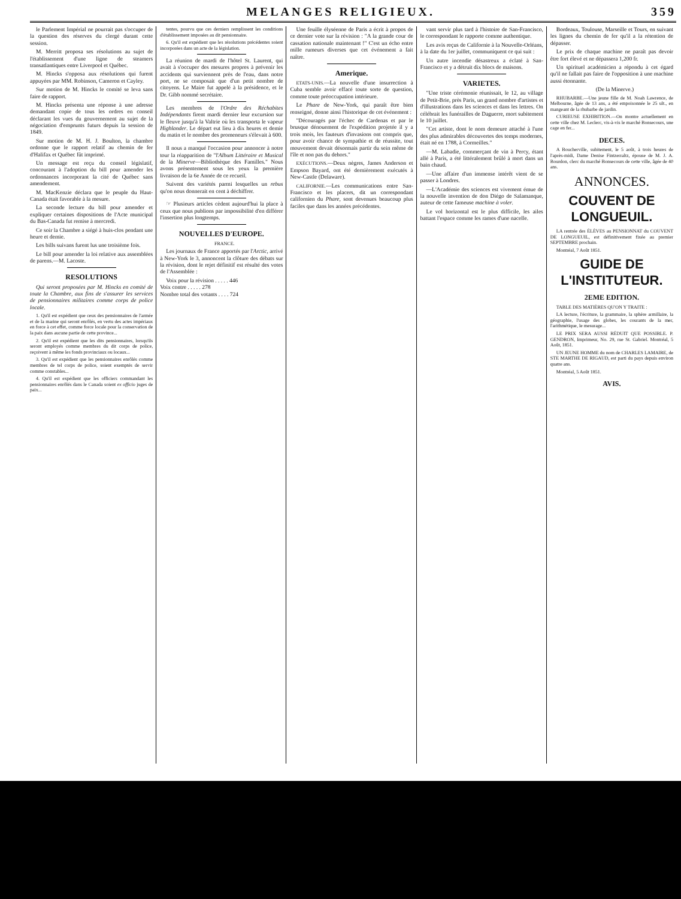MELANGES RELIGIEUX. 359
le Parlement Impérial ne pourrait pas s'occuper de la question des réserves du clergé durant cette session.
M. Merritt proposa ses résolutions au sujet de l'établissement d'une ligne de steamers transatlantiques entre Liverpool et Québec.
M. Hincks s'opposa aux résolutions qui furent appuyées par MM. Robinson, Cameron et Cayley.
Sur motion de M. Hincks le comité se leva sans faire de rapport.
M. Hincks présenta une réponse à une adresse demandant copie de tous les ordres en conseil déclarant les vues du gouvernement au sujet de la négociation d'emprunts futurs depuis la session de 1849.
Sur motion de M. H. J. Boulton, la chambre ordonne que le rapport relatif au chemin de fer d'Halifax et Québec fût imprimé.
Un message est reçu du conseil législatif, concourant à l'adoption du bill pour amender les ordonnances incorporant la cité de Québec sans amendement.
M. MacKenzie déclara que le peuple du Haut-Canada était favorable à la mesure.
La seconde lecture du bill pour amender et expliquer certaines dispositions de l'Acte municipal du Bas-Canada fut remise à mercredi.
Ce soir la Chambre a siégé à huis-clos pendant une heure et demie.
Les bills suivans furent lus une troisième fois.
Le bill pour amender la loi relative aux assemblées de parens.—M. Lacoste.
RESOLUTIONS
Qui seront proposées par M. Hincks en comité de toute la Chambre, aux fins de s'assurer les services de pensionnaires militaires comme corps de police locale.
1. Qu'il est expédient que ceux des pensionnaires de l'armée et de la marine qui seront enrôlés, en vertu des actes impériaux en force à cet effet, comme force locale pour la conservation de la paix dans aucune partie de cette province...
2. Qu'il est expédient que les dits pensionnaires, lorsqu'ils seront employés comme membres du dit corps de police, reçoivent à même les fonds provinciaux ou locaux...
3. Qu'il est expédient que les pensionnaires enrôlés comme membres de tel corps de police, soient exemptés de servir comme constables...
4. Qu'il est expédient que les officiers commandant les pensionnaires enrôlés dans le Canada soient ex officio juges de paix...
tentes, pourvu que ces derniers remplissent les conditions d'établissement imposées au dit pensionnaire.
6. Qu'il est expédient que les résolutions précédentes soient incorporées dans un acte de la législation.
La réunion de mardi de l'hôtel St. Laurent, qui avait à s'occuper des mesures propres à prévenir les accidents qui surviennent près de l'eau, dans notre port, ne se composait que d'un petit nombre de citoyens. Le Maire fut appelé à la présidence, et le Dr. Gibb nommé secrétaire.
Les membres de l'Ordre des Réchabites Indépendants firent mardi dernier leur excursion sur le fleuve jusqu'à la Valtrie où les transporta le vapeur Highlander. Le départ eut lieu à dix heures et demie du matin et le nombre des promeneurs s'élevait à 600.
Il nous a manqué l'occasion pour annoncer à notre tour la réapparition de "l'Album Littéraire et Musical de la Minerve—Bibliothèque des Familles." Nous avons présentement sous les yeux la première livraison de la 6e Année de ce recueil.
Suivent des variétés parmi lesquelles un rebus qu'on nous donnerait en cent à déchiffrer.
☞ Plusieurs articles cèdent aujourd'hui la place à ceux que nous publions par impossibilité d'en différer l'insertion plus longtemps.
NOUVELLES D'EUROPE.
FRANCE.
Les journaux de France apportés par l'Arctic, arrivé à New-York le 3, annoncent la clôture des débats sur la révision, dont le rejet définitif est résulté des votes de l'Assemblée :
Voix pour la révision . . . . . 446
Voix contre . . . . . 278
Nombre total des votants . . . . 724
Une feuille élyséenne de Paris a écrit à propos de ce dernier vote sur la révision : "A la grande cour de cassation nationale maintenant !" C'est un écho entre mille rumeurs diverses que cet événement a fait naître.
Amerique.
ETATS-UNIS.—La nouvelle d'une insurrection à Cuba semble avoir effacé toute sorte de question, comme toute préoccupation intérieure.
Le Phare de New-York, qui paraît être bien renseigné, donne ainsi l'historique de cet événement :
"Découragés par l'échec de Cardenas et par le brusque dénouement de l'expédition projetée il y a trois mois, les fauteurs d'invasions ont compris que, pour avoir chance de sympathie et de réussite, tout mouvement devait désormais partir du sein même de l'île et non pas du dehors."
EXÉCUTIONS.—Deux nègres, James Anderson et Empson Bayard, ont été dernièrement exécutés à New-Castle (Delaware).
CALIFORNIE.—Les communications entre San-Francisco et les placers, dit un correspondant californien du Phare, sont devenues beaucoup plus faciles que dans les années précédentes.
vant servir plus tard à l'histoire de San-Francisco, le correspondant le rapporte comme authentique.
Les avis reçus de Californie à la Nouvelle-Orléans, à la date du 1er juillet, communiquent ce qui suit :
Un autre incendie désastreux a éclaté à San-Francisco et y a détruit dix blocs de maisons.
VARIETES.
"Une triste cérémonie réunissait, le 12, au village de Petit-Brie, près Paris, un grand nombre d'artistes et d'illustrations dans les sciences et dans les lettres. On célébrait les funérailles de Daguerre, mort subitement le 10 juillet.
"Cet artiste, dont le nom demeure attaché à l'une des plus admirables découvertes des temps modernes, était né en 1788, à Cormeilles."
—M. Labadie, commerçant de vin à Percy, étant allé à Paris, a été littéralement brûlé à mort dans un bain chaud.
—Une affaire d'un immense intérêt vient de se passer à Londres.
—L'Académie des sciences est vivement émue de la nouvelle invention de don Diégo de Salamanque, auteur de cette fameuse machine à voler.
Le vol horizontal est le plus difficile, les ailes battant l'espace comme les rames d'une nacelle.
Bordeaux, Toulouse, Marseille et Tours, en suivant les lignes du chemin de fer qu'il a la rétention de dépasser.
Le prix de chaque machine ne paraît pas devoir être fort élevé et ne dépassera 1,200 fr.
Un spirituel académicien a répondu à cet égard qu'il ne fallait pas faire de l'opposition à une machine aussi étonnante.
(De la Minerve.)
RHUBARBE.—Une jeune fille de M. Noah Lawrence, de Melbourne, âgée de 13 ans, a été empoisonnée le 25 ult., en mangeant de la rhubarbe de jardin.
CURIEUSE EXHIBITION.—On montre actuellement en cette ville chez M. Leclerc, vis-à-vis le marché Bonsecours, une cage en fer...
DECES.
A Boucherville, subitement, le 5 août, à trois heures de l'après-midi, Dame Denise Fintzerraltz, épouse de M. J. A. Bourdon, clerc du marché Bonsecours de cette ville, âgée de 40 ans.
ANNONCES.
COUVENT DE LONGUEUIL.
LA rentrée des ÉLÈVES au PENSIONNAT du COUVENT DE LONGUEUIL, est définitivement fixée au premier SEPTEMBRE prochain.
Montréal, 7 Août 1851.
GUIDE DE L'INSTITUTEUR.
2EME EDITION.
TABLE DES MATIÈRES QU'ON Y TRAITE :
LA lecture, l'écriture, la grammaire, la sphère armillaire, la géographie, l'usage des globes, les courants de la mer, l'arithmétique, le mesurage...
LE PRIX SERA AUSSI RÉDUIT QUE POSSIBLE. P. GENDRON, Imprimeur, No. 29, rue St. Gabriel. Montréal, 5 Août, 1851.
UN JEUNE HOMME du nom de CHARLES LAMAIRE, de STE MARTHE DE RIGAUD, est parti du pays depuis environ quatre ans.
Montréal, 5 Août 1851.
AVIS.